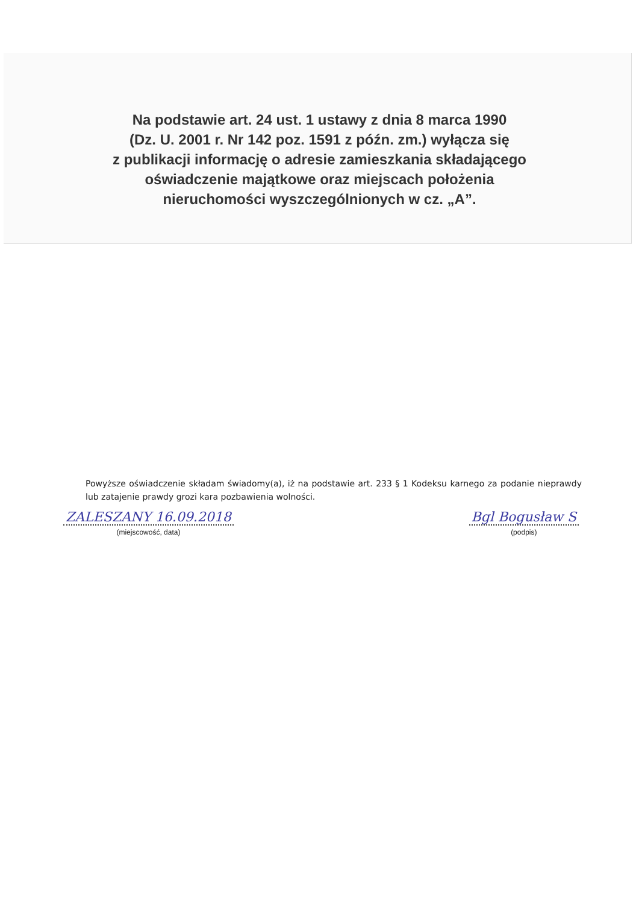Na podstawie art. 24 ust. 1 ustawy z dnia 8 marca 1990
(Dz. U. 2001 r. Nr 142 poz. 1591 z późn. zm.) wyłącza się
z publikacji informację o adresie zamieszkania składającego
oświadczenie majątkowe oraz miejscach położenia
nieruchomości wyszczególnionych w cz. „A”.
Powyższe oświadczenie składam świadomy(a), iż na podstawie art. 233 § 1 Kodeksu karnego za podanie nieprawdy lub zatajenie prawdy grozi kara pozbawienia wolności.
ZALESZANY 16.09.2018
(miejscowość, data)
Bgl Bogusław S
(podpis)